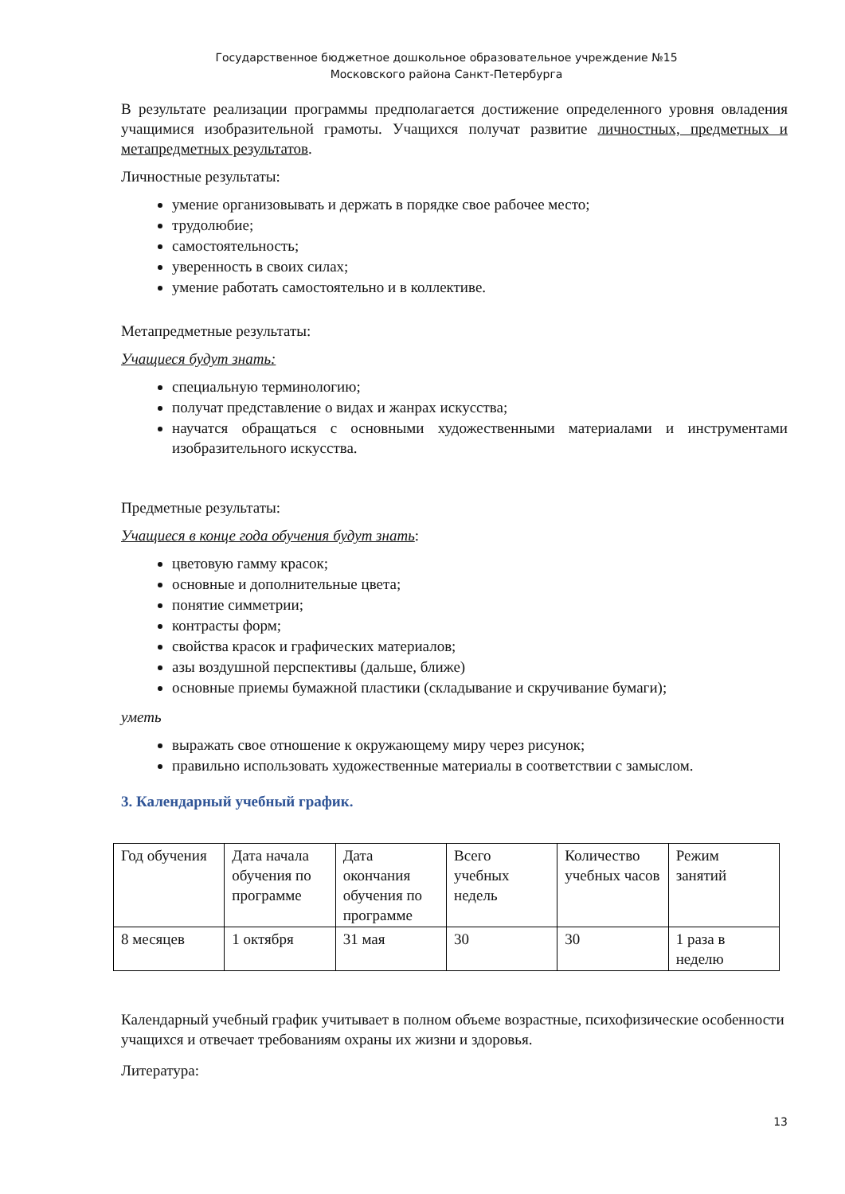Государственное бюджетное дошкольное образовательное учреждение №15
Московского района Санкт-Петербурга
В результате реализации программы предполагается достижение определенного уровня овладения учащимися изобразительной грамоты. Учащихся получат развитие личностных, предметных и метапредметных результатов.
Личностные результаты:
умение организовывать и держать в порядке свое рабочее место;
трудолюбие;
самостоятельность;
уверенность в своих силах;
умение работать самостоятельно и в коллективе.
Метапредметные результаты:
Учащиеся будут знать:
специальную терминологию;
получат представление о видах и жанрах искусства;
научатся обращаться с основными художественными материалами и инструментами изобразительного искусства.
Предметные результаты:
Учащиеся в конце года обучения будут знать:
цветовую гамму красок;
основные и дополнительные цвета;
понятие симметрии;
контрасты форм;
свойства красок и графических материалов;
азы воздушной перспективы (дальше, ближе)
основные приемы бумажной пластики (складывание и скручивание бумаги);
уметь
выражать свое отношение к окружающему миру через рисунок;
правильно использовать художественные материалы в соответствии с замыслом.
3. Календарный учебный график.
| Год обучения | Дата начала обучения по программе | Дата окончания обучения по программе | Всего учебных недель | Количество учебных часов | Режим занятий |
| 8 месяцев | 1 октября | 31 мая | 30 | 30 | 1 раза в неделю |
Календарный учебный график учитывает в полном объеме возрастные, психофизические особенности учащихся и отвечает требованиям охраны их жизни и здоровья.
Литература:
13